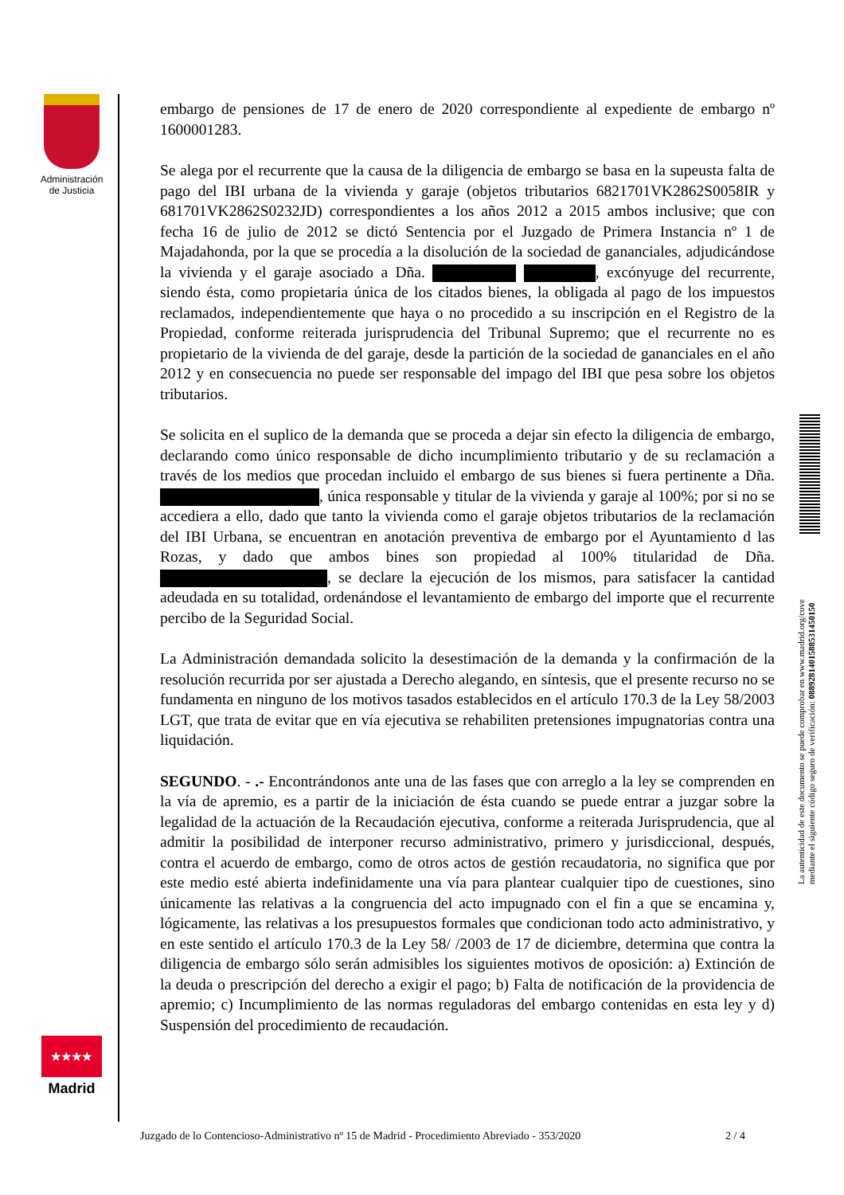Administración
de Justicia
embargo de pensiones de 17 de enero de 2020 correspondiente al expediente de embargo nº 1600001283.
Se alega por el recurrente que la causa de la diligencia de embargo se basa en la supeusta falta de pago del IBI urbana de la vivienda y garaje (objetos tributarios 6821701VK2862S0058IR y 681701VK2862S0232JD) correspondientes a los años 2012 a 2015 ambos inclusive; que con fecha 16 de julio de 2012 se dictó Sentencia por el Juzgado de Primera Instancia nº 1 de Majadahonda, por la que se procedía a la disolución de la sociedad de gananciales, adjudicándose la vivienda y el garaje asociado a Dña. , excónyuge del recurrente, siendo ésta, como propietaria única de los citados bienes, la obligada al pago de los impuestos reclamados, independientemente que haya o no procedido a su inscripción en el Registro de la Propiedad, conforme reiterada jurisprudencia del Tribunal Supremo; que el recurrente no es propietario de la vivienda de del garaje, desde la partición de la sociedad de gananciales en el año 2012 y en consecuencia no puede ser responsable del impago del IBI que pesa sobre los objetos tributarios.
Se solicita en el suplico de la demanda que se proceda a dejar sin efecto la diligencia de embargo, declarando como único responsable de dicho incumplimiento tributario y de su reclamación a través de los medios que procedan incluido el embargo de sus bienes si fuera pertinente a Dña. , única responsable y titular de la vivienda y garaje al 100%; por si no se accediera a ello, dado que tanto la vivienda como el garaje objetos tributarios de la reclamación del IBI Urbana, se encuentran en anotación preventiva de embargo por el Ayuntamiento d las Rozas, y dado que ambos bines son propiedad al 100% titularidad de Dña. , se declare la ejecución de los mismos, para satisfacer la cantidad adeudada en su totalidad, ordenándose el levantamiento de embargo del importe que el recurrente percibo de la Seguridad Social.
La Administración demandada solicito la desestimación de la demanda y la confirmación de la resolución recurrida por ser ajustada a Derecho alegando, en síntesis, que el presente recurso no se fundamenta en ninguno de los motivos tasados establecidos en el artículo 170.3 de la Ley 58/2003 LGT, que trata de evitar que en vía ejecutiva se rehabiliten pretensiones impugnatorias contra una liquidación.
SEGUNDO. - .- Encontrándonos ante una de las fases que con arreglo a la ley se comprenden en la vía de apremio, es a partir de la iniciación de ésta cuando se puede entrar a juzgar sobre la legalidad de la actuación de la Recaudación ejecutiva, conforme a reiterada Jurisprudencia, que al admitir la posibilidad de interponer recurso administrativo, primero y jurisdiccional, después, contra el acuerdo de embargo, como de otros actos de gestión recaudatoria, no significa que por este medio esté abierta indefinidamente una vía para plantear cualquier tipo de cuestiones, sino únicamente las relativas a la congruencia del acto impugnado con el fin a que se encamina y, lógicamente, las relativas a los presupuestos formales que condicionan todo acto administrativo, y en este sentido el artículo 170.3 de la Ley 58/ /2003 de 17 de diciembre, determina que contra la diligencia de embargo sólo serán admisibles los siguientes motivos de oposición: a) Extinción de la deuda o prescripción del derecho a exigir el pago; b) Falta de notificación de la providencia de apremio; c) Incumplimiento de las normas reguladoras del embargo contenidas en esta ley y d) Suspensión del procedimiento de recaudación.
La autenticidad de este documento se puede comprobar en www.madrid.org/cove
mediante el siguiente código seguro de verificación: 0889281401588531450150
★★★★
Madrid
Juzgado de lo Contencioso-Administrativo nº 15 de Madrid - Procedimiento Abreviado - 353/2020 2 / 4